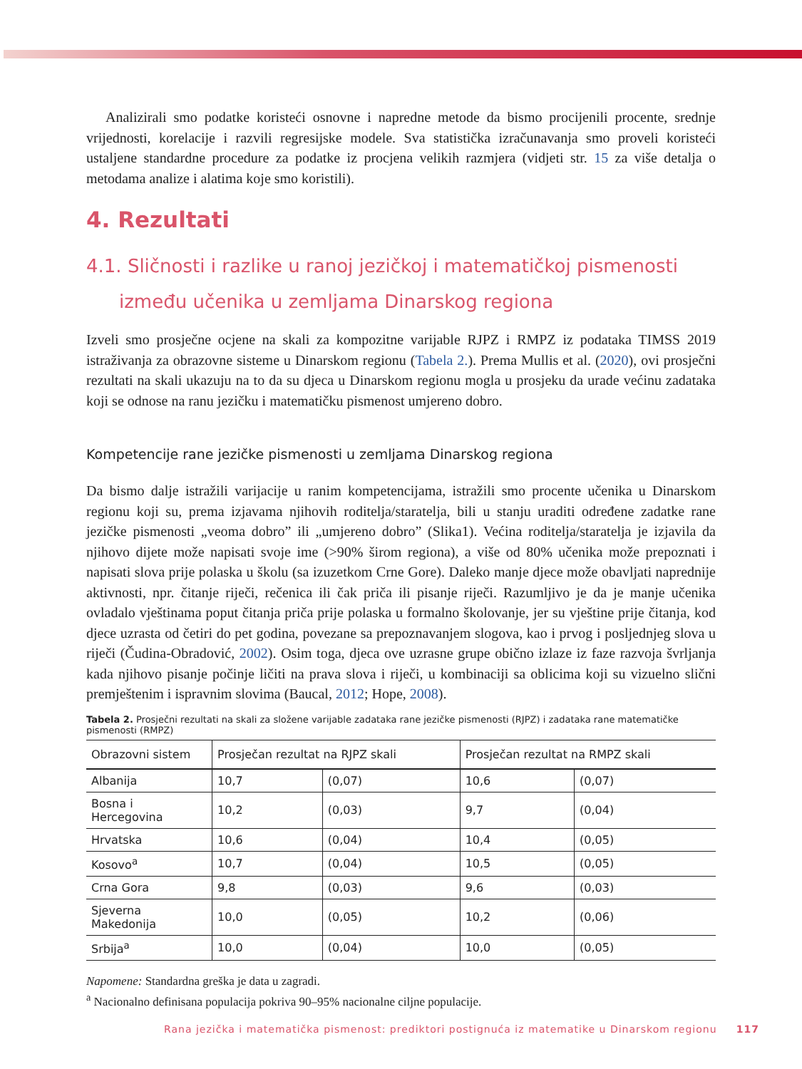Analizirali smo podatke koristeći osnovne i napredne metode da bismo procijenili procente, srednje vrijednosti, korelacije i razvili regresijske modele. Sva statistička izračunavanja smo proveli koristeći ustaljene standardne procedure za podatke iz procjena velikih razmjera (vidjeti str. 15 za više detalja o metodama analize i alatima koje smo koristili).
4. Rezultati
4.1. Sličnosti i razlike u ranoj jezičkoj i matematičkoj pismenosti između učenika u zemljama Dinarskog regiona
Izveli smo prosječne ocjene na skali za kompozitne varijable RJPZ i RMPZ iz podataka TIMSS 2019 istraživanja za obrazovne sisteme u Dinarskom regionu (Tabela 2.). Prema Mullis et al. (2020), ovi prosječni rezultati na skali ukazuju na to da su djeca u Dinarskom regionu mogla u prosjeku da urade većinu zadataka koji se odnose na ranu jezičku i matematičku pismenost umjereno dobro.
Kompetencije rane jezičke pismenosti u zemljama Dinarskog regiona
Da bismo dalje istražili varijacije u ranim kompetencijama, istražili smo procente učenika u Dinarskom regionu koji su, prema izjavama njihovih roditelja/staratelja, bili u stanju uraditi određene zadatke rane jezičke pismenosti „veoma dobro” ili „umjereno dobro” (Slika1). Većina roditelja/staratelja je izjavila da njihovo dijete može napisati svoje ime (>90% širom regiona), a više od 80% učenika može prepoznati i napisati slova prije polaska u školu (sa izuzetkom Crne Gore). Daleko manje djece može obavljati naprednije aktivnosti, npr. čitanje riječi, rečenica ili čak priča ili pisanje riječi. Razumljivo je da je manje učenika ovladalo vještinama poput čitanja priča prije polaska u formalno školovanje, jer su vještine prije čitanja, kod djece uzrasta od četiri do pet godina, povezane sa prepoznavanjem slogova, kao i prvog i posljednjeg slova u riječi (Čudina-Obradović, 2002). Osim toga, djeca ove uzrasne grupe obično izlaze iz faze razvoja švrljanja kada njihovo pisanje počinje ličiti na prava slova i riječi, u kombinaciji sa oblicima koji su vizuelno slični premještenim i ispravnim slovima (Baucal, 2012; Hope, 2008).
Tabela 2. Prosječni rezultati na skali za složene varijable zadataka rane jezičke pismenosti (RJPZ) i zadataka rane matematičke pismenosti (RMPZ)
| Obrazovni sistem | Prosječan rezultat na RJPZ skali | | Prosječan rezultat na RMPZ skali | |
| --- | --- | --- | --- | --- |
| Albanija | 10,7 | (0,07) | 10,6 | (0,07) |
| Bosna i Hercegovina | 10,2 | (0,03) | 9,7 | (0,04) |
| Hrvatska | 10,6 | (0,04) | 10,4 | (0,05) |
| Kosovo<sup>a</sup> | 10,7 | (0,04) | 10,5 | (0,05) |
| Crna Gora | 9,8 | (0,03) | 9,6 | (0,03) |
| Sjeverna Makedonija | 10,0 | (0,05) | 10,2 | (0,06) |
| Srbija<sup>a</sup> | 10,0 | (0,04) | 10,0 | (0,05) |
Napomene: Standardna greška je data u zagradi.
<sup>a</sup> Nacionalno definisana populacija pokriva 90–95% nacionalne ciljne populacije.
Rana jezička i matematička pismenost: prediktori postignuća iz matematike u Dinarskom regionu 117